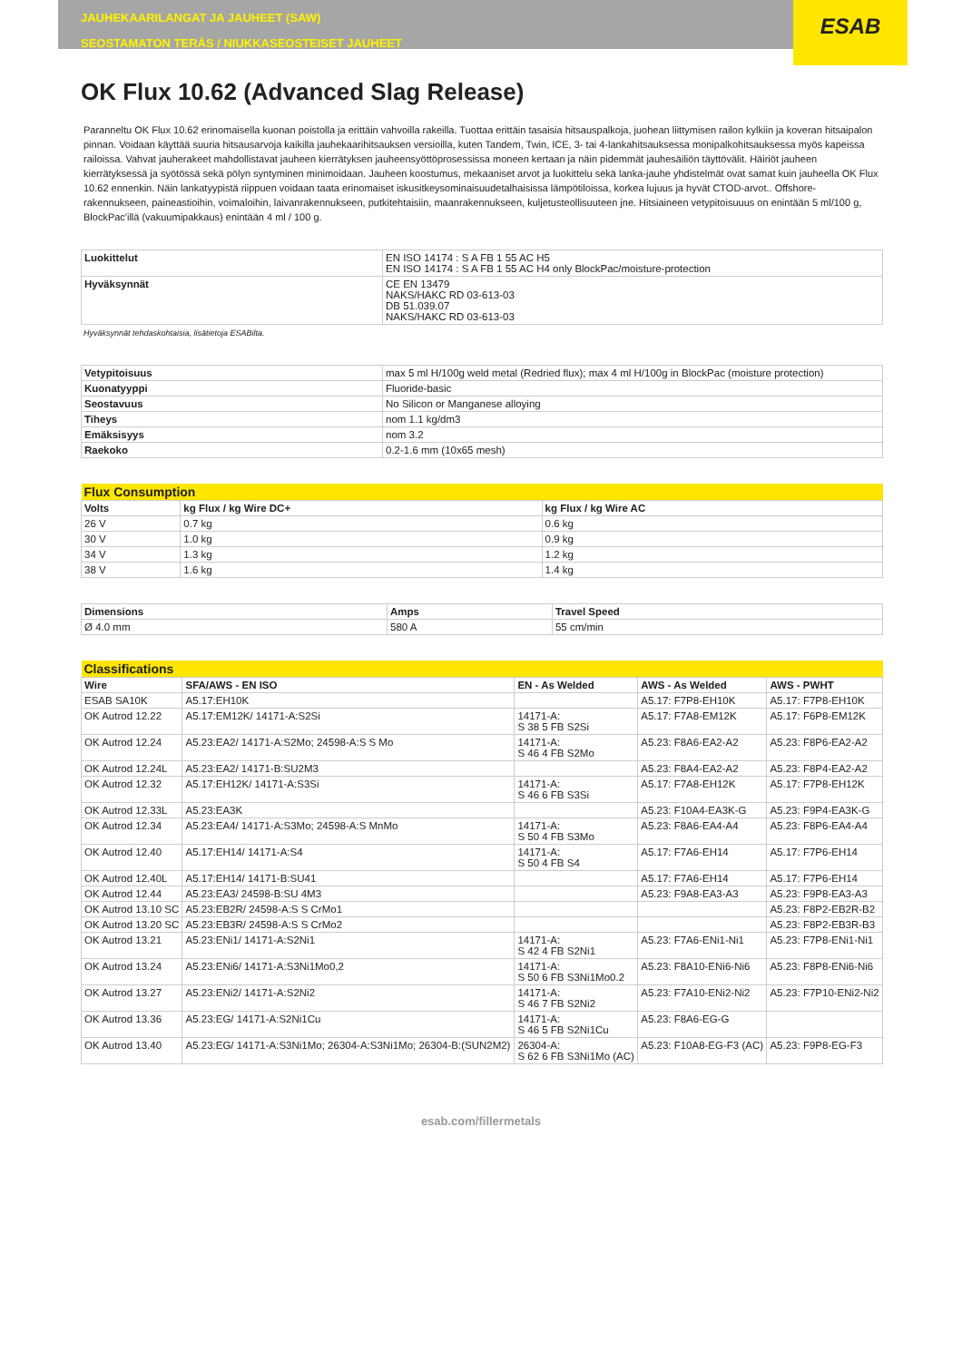JAUHEKAARILANGAT JA JAUHEET (SAW)
SEOSTAMATON TERÄS / NIUKKASEOSTEISET JAUHEET
ESAB
OK Flux 10.62 (Advanced Slag Release)
Paranneltu OK Flux 10.62 erinomaisella kuonan poistolla ja erittäin vahvoilla rakeilla. Tuottaa erittäin tasaisia hitsauspalkoja, juohean liittymisen railon kylkiin ja koveran hitsaipalon pinnan. Voidaan käyttää suuria hitsausarvoja kaikilla jauhekaarihitsauksen versioilla, kuten Tandem, Twin, ICE, 3- tai 4-lankahitsauksessa monipalkohitsauksessa myös kapeissa railoissa. Vahvat jauherakeet mahdollistavat jauheen kierrätyksen jauheensyöttöprosessissa moneen kertaan ja näin pidemmät jauhesäiliön täyttövälit. Häiriöt jauheen kierrätyksessä ja syötössä sekä pölyn syntyminen minimoidaan. Jauheen koostumus, mekaaniset arvot ja luokittelu sekä lanka-jauhe yhdistelmät ovat samat kuin jauheella OK Flux 10.62 ennenkin. Näin lankatyypistä riippuen voidaan taata erinomaiset iskusitkeysominaisuudetalhaisissa lämpötiloissa, korkea lujuus ja hyvät CTOD-arvot.. Offshore-rakennukseen, paineastioihin, voimaloihin, laivanrakennukseen, putkitehtaisiin, maanrakennukseen, kuljetusteollisuuteen jne. Hitsiaineen vetypitoisuuus on enintään 5 ml/100 g, BlockPac'illä (vakuumipakkaus) enintään 4 ml / 100 g.
| Luokittelut | EN ISO 14174 : S A FB 1 55 AC H5 EN ISO 14174 : S A FB 1 55 AC H4 only BlockPac/moisture-protection |
| Hyväksynnät | CE EN 13479 NAKS/HAKC RD 03-613-03 DB 51.039.07 NAKS/HAKC RD 03-613-03 |
Hyväksynnät tehdaskohtaisia, lisätietoja ESABilta.
| Vetypitoisuus | max 5 ml H/100g weld metal (Redried flux); max 4 ml H/100g in BlockPac (moisture protection) |
| Kuonatyyppi | Fluoride-basic |
| Seostavuus | No Silicon or Manganese alloying |
| Tiheys | nom 1.1 kg/dm3 |
| Emäksisyys | nom 3.2 |
| Raekoko | 0.2-1.6 mm (10x65 mesh) |
| Flux Consumption | | |
| Volts | kg Flux / kg Wire DC+ | kg Flux / kg Wire AC |
| 26 V | 0.7 kg | 0.6 kg |
| 30 V | 1.0 kg | 0.9 kg |
| 34 V | 1.3 kg | 1.2 kg |
| 38 V | 1.6 kg | 1.4 kg |
| Dimensions | Amps | Travel Speed |
| --- | --- | --- |
| Ø 4.0 mm | 580 A | 55 cm/min |
| Classifications | | | | |
| Wire | SFA/AWS - EN ISO | EN - As Welded | AWS - As Welded | AWS - PWHT |
| ESAB SA10K | A5.17:EH10K | | A5.17: F7P8-EH10K | A5.17: F7P8-EH10K |
| OK Autrod 12.22 | A5.17:EM12K/ 14171-A:S2Si | 14171-A: S 38 5 FB S2Si | A5.17: F7A8-EM12K | A5.17: F6P8-EM12K |
| OK Autrod 12.24 | A5.23:EA2/ 14171-A:S2Mo; 24598-A:S S Mo | 14171-A: S 46 4 FB S2Mo | A5.23: F8A6-EA2-A2 | A5.23: F8P6-EA2-A2 |
| OK Autrod 12.24L | A5.23:EA2/ 14171-B:SU2M3 | | A5.23: F8A4-EA2-A2 | A5.23: F8P4-EA2-A2 |
| OK Autrod 12.32 | A5.17:EH12K/ 14171-A:S3Si | 14171-A: S 46 6 FB S3Si | A5.17: F7A8-EH12K | A5.17: F7P8-EH12K |
| OK Autrod 12.33L | A5.23:EA3K | | A5.23: F10A4-EA3K-G | A5.23: F9P4-EA3K-G |
| OK Autrod 12.34 | A5.23:EA4/ 14171-A:S3Mo; 24598-A:S MnMo | 14171-A: S 50 4 FB S3Mo | A5.23: F8A6-EA4-A4 | A5.23: F8P6-EA4-A4 |
| OK Autrod 12.40 | A5.17:EH14/ 14171-A:S4 | 14171-A: S 50 4 FB S4 | A5.17: F7A6-EH14 | A5.17: F7P6-EH14 |
| OK Autrod 12.40L | A5.17:EH14/ 14171-B:SU41 | | A5.17: F7A6-EH14 | A5.17: F7P6-EH14 |
| OK Autrod 12.44 | A5.23:EA3/ 24598-B:SU 4M3 | | A5.23: F9A8-EA3-A3 | A5.23: F9P8-EA3-A3 |
| OK Autrod 13.10 SC | A5.23:EB2R/ 24598-A:S S CrMo1 | | | A5.23: F8P2-EB2R-B2 |
| OK Autrod 13.20 SC | A5.23:EB3R/ 24598-A:S S CrMo2 | | | A5.23: F8P2-EB3R-B3 |
| OK Autrod 13.21 | A5.23:ENi1/ 14171-A:S2Ni1 | 14171-A: S 42 4 FB S2Ni1 | A5.23: F7A6-ENi1-Ni1 | A5.23: F7P8-ENi1-Ni1 |
| OK Autrod 13.24 | A5.23:ENi6/ 14171-A:S3Ni1Mo0,2 | 14171-A: S 50 6 FB S3Ni1Mo0.2 | A5.23: F8A10-ENi6-Ni6 | A5.23: F8P8-ENi6-Ni6 |
| OK Autrod 13.27 | A5.23:ENi2/ 14171-A:S2Ni2 | 14171-A: S 46 7 FB S2Ni2 | A5.23: F7A10-ENi2-Ni2 | A5.23: F7P10-ENi2-Ni2 |
| OK Autrod 13.36 | A5.23:EG/ 14171-A:S2Ni1Cu | 14171-A: S 46 5 FB S2Ni1Cu | A5.23: F8A6-EG-G | |
| OK Autrod 13.40 | A5.23:EG/ 14171-A:S3Ni1Mo; 26304-A:S3Ni1Mo; 26304-B:(SUN2M2) | 26304-A: S 62 6 FB S3Ni1Mo (AC) | A5.23: F10A8-EG-F3 (AC) | A5.23: F9P8-EG-F3 |
esab.com/fillermetals